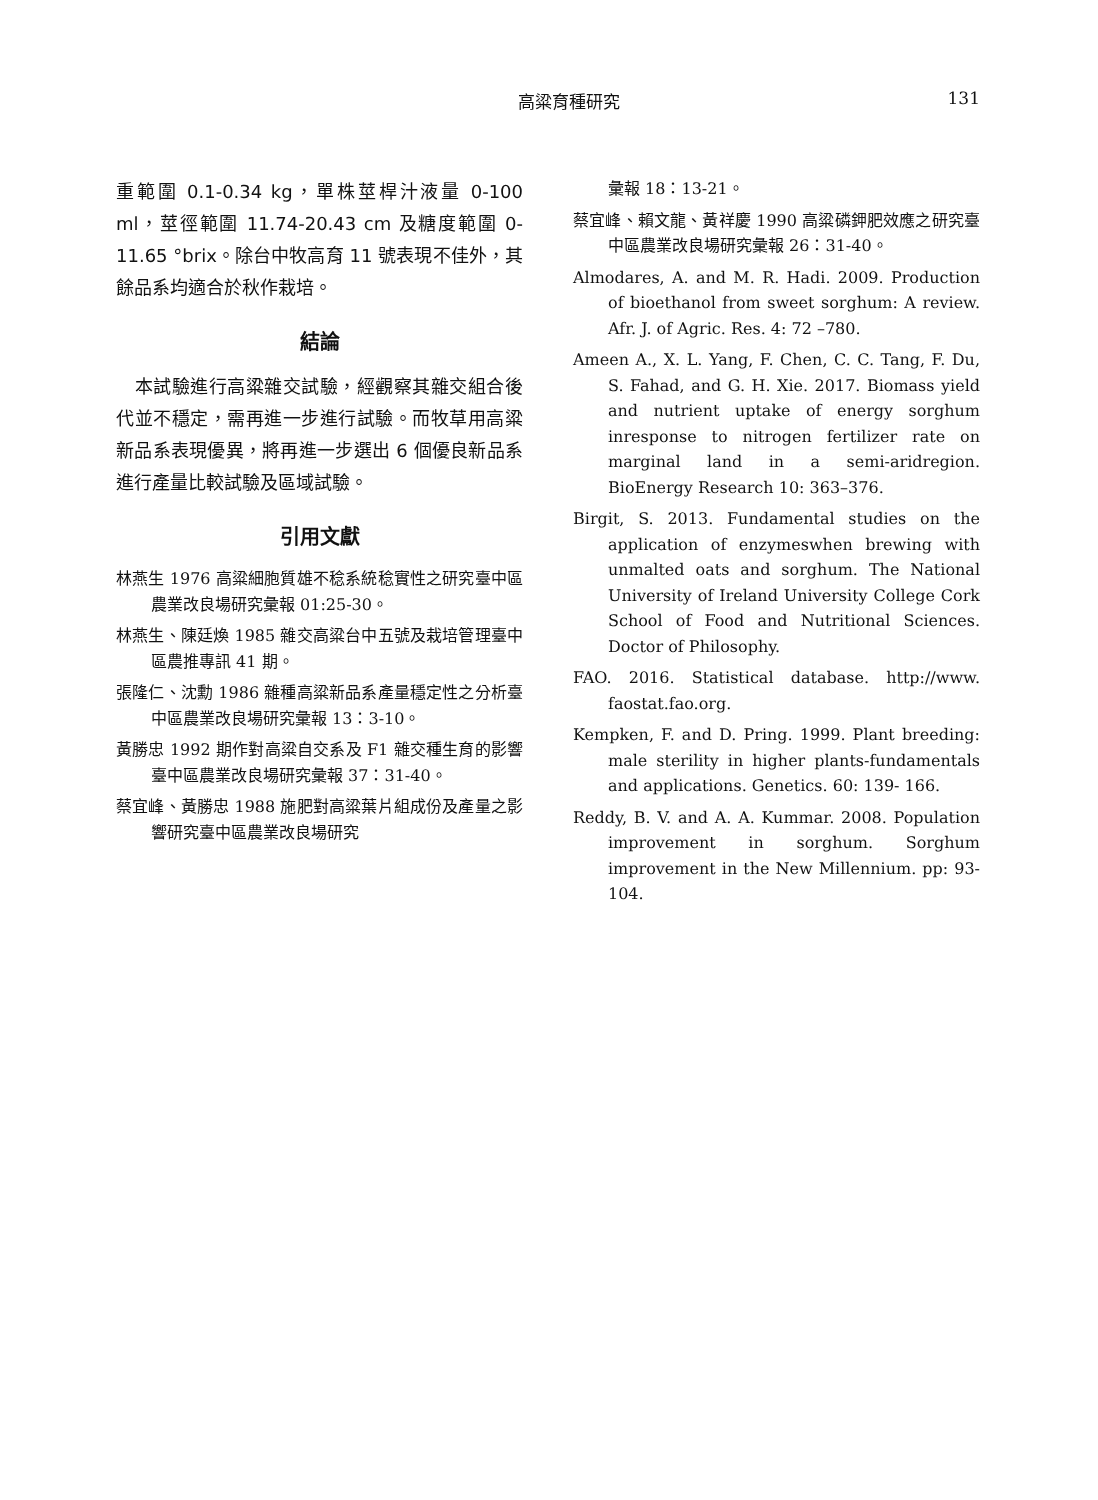高粱育種研究
131
重範圍 0.1-0.34 kg，單株莖桿汁液量 0-100 ml，莖徑範圍 11.74-20.43 cm 及糖度範圍 0-11.65 °brix。除台中牧高育 11 號表現不佳外，其餘品系均適合於秋作栽培。
結論
本試驗進行高粱雜交試驗，經觀察其雜交組合後代並不穩定，需再進一步進行試驗。而牧草用高粱新品系表現優異，將再進一步選出 6 個優良新品系進行產量比較試驗及區域試驗。
引用文獻
林燕生 1976 高粱細胞質雄不稔系統稔實性之研究臺中區農業改良場研究彙報 01:25-30。
林燕生、陳廷煥 1985 雜交高粱台中五號及栽培管理臺中區農推專訊 41 期。
張隆仁、沈勳 1986 雜種高粱新品系產量穩定性之分析臺中區農業改良場研究彙報 13：3-10。
黃勝忠 1992 期作對高粱自交系及 F1 雜交種生育的影響臺中區農業改良場研究彙報 37：31-40。
蔡宜峰、黃勝忠 1988 施肥對高粱葉片組成份及產量之影響研究臺中區農業改良場研究
彙報 18：13-21。
蔡宜峰、賴文龍、黃祥慶 1990 高粱磷鉀肥效應之研究臺中區農業改良場研究彙報 26：31-40。
Almodares, A. and M. R. Hadi. 2009. Production of bioethanol from sweet sorghum: A review. Afr. J. of Agric. Res. 4: 72 –780.
Ameen A., X. L. Yang, F. Chen, C. C. Tang, F. Du, S. Fahad, and G. H. Xie. 2017. Biomass yield and nutrient uptake of energy sorghum inresponse to nitrogen fertilizer rate on marginal land in a semi-aridregion. BioEnergy Research 10: 363–376.
Birgit, S. 2013. Fundamental studies on the application of enzymeswhen brewing with unmalted oats and sorghum. The National University of Ireland University College Cork School of Food and Nutritional Sciences. Doctor of Philosophy.
FAO. 2016. Statistical database. http://www. faostat.fao.org.
Kempken, F. and D. Pring. 1999. Plant breeding: male sterility in higher plants-fundamentals and applications. Genetics. 60: 139- 166.
Reddy, B. V. and A. A. Kummar. 2008. Population improvement in sorghum. Sorghum improvement in the New Millennium. pp: 93-104.